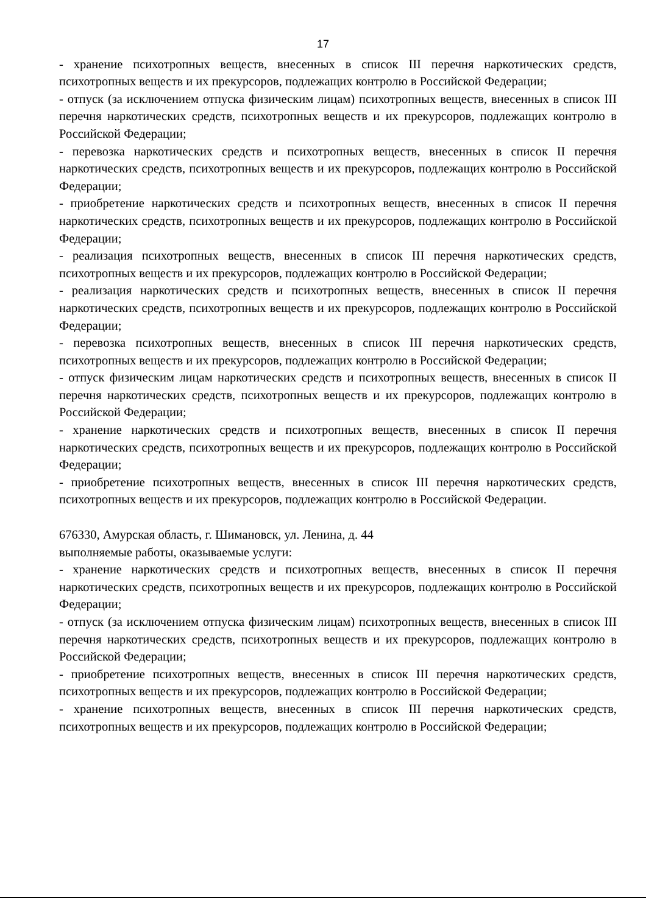17
- хранение психотропных веществ, внесенных в список III перечня наркотических средств, психотропных веществ и их прекурсоров, подлежащих контролю в Российской Федерации;
- отпуск (за исключением отпуска физическим лицам) психотропных веществ, внесенных в список III перечня наркотических средств, психотропных веществ и их прекурсоров, подлежащих контролю в Российской Федерации;
- перевозка наркотических средств и психотропных веществ, внесенных в список II перечня наркотических средств, психотропных веществ и их прекурсоров, подлежащих контролю в Российской Федерации;
- приобретение наркотических средств и психотропных веществ, внесенных в список II перечня наркотических средств, психотропных веществ и их прекурсоров, подлежащих контролю в Российской Федерации;
- реализация психотропных веществ, внесенных в список III перечня наркотических средств, психотропных веществ и их прекурсоров, подлежащих контролю в Российской Федерации;
- реализация наркотических средств и психотропных веществ, внесенных в список II перечня наркотических средств, психотропных веществ и их прекурсоров, подлежащих контролю в Российской Федерации;
- перевозка психотропных веществ, внесенных в список III перечня наркотических средств, психотропных веществ и их прекурсоров, подлежащих контролю в Российской Федерации;
- отпуск физическим лицам наркотических средств и психотропных веществ, внесенных в список II перечня наркотических средств, психотропных веществ и их прекурсоров, подлежащих контролю в Российской Федерации;
- хранение наркотических средств и психотропных веществ, внесенных в список II перечня наркотических средств, психотропных веществ и их прекурсоров, подлежащих контролю в Российской Федерации;
- приобретение психотропных веществ, внесенных в список III перечня наркотических средств, психотропных веществ и их прекурсоров, подлежащих контролю в Российской Федерации.
676330, Амурская область, г. Шимановск, ул. Ленина, д. 44
выполняемые работы, оказываемые услуги:
- хранение наркотических средств и психотропных веществ, внесенных в список II перечня наркотических средств, психотропных веществ и их прекурсоров, подлежащих контролю в Российской Федерации;
- отпуск (за исключением отпуска физическим лицам) психотропных веществ, внесенных в список III перечня наркотических средств, психотропных веществ и их прекурсоров, подлежащих контролю в Российской Федерации;
- приобретение психотропных веществ, внесенных в список III перечня наркотических средств, психотропных веществ и их прекурсоров, подлежащих контролю в Российской Федерации;
- хранение психотропных веществ, внесенных в список III перечня наркотических средств, психотропных веществ и их прекурсоров, подлежащих контролю в Российской Федерации;